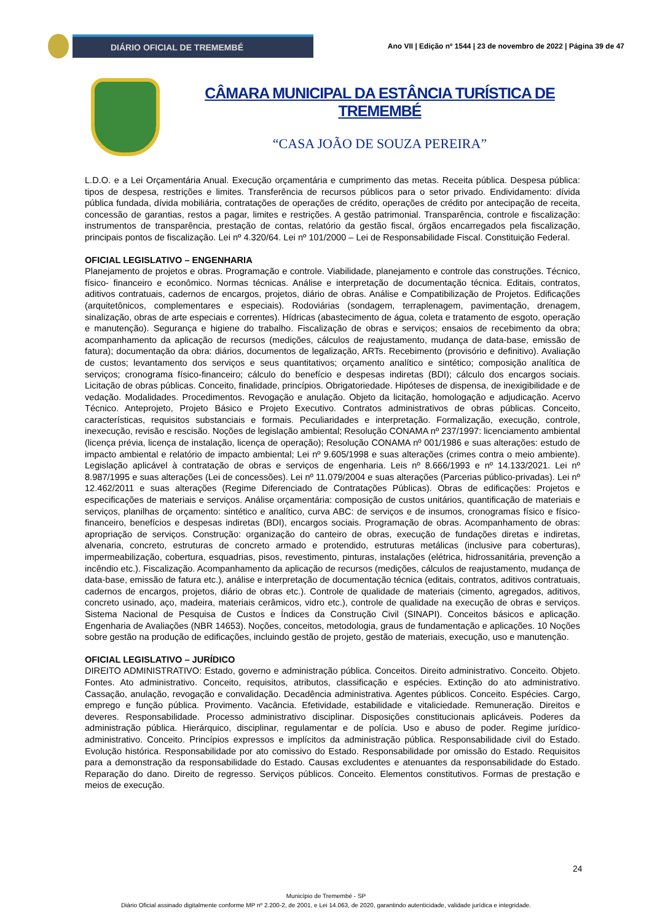DIÁRIO OFICIAL DE TREMEMBÉ
Ano VII | Edição nº 1544 | 23 de novembro de 2022 | Página 39 de 47
CÂMARA MUNICIPAL DA ESTÂNCIA TURÍSTICA DE TREMEMBÉ
“CASA JOÃO DE SOUZA PEREIRA”
L.D.O. e a Lei Orçamentária Anual. Execução orçamentária e cumprimento das metas. Receita pública. Despesa pública: tipos de despesa, restrições e limites. Transferência de recursos públicos para o setor privado. Endividamento: dívida pública fundada, dívida mobiliária, contratações de operações de crédito, operações de crédito por antecipação de receita, concessão de garantias, restos a pagar, limites e restrições. A gestão patrimonial. Transparência, controle e fiscalização: instrumentos de transparência, prestação de contas, relatório da gestão fiscal, órgãos encarregados pela fiscalização, principais pontos de fiscalização. Lei nº 4.320/64. Lei nº 101/2000 – Lei de Responsabilidade Fiscal. Constituição Federal.
OFICIAL LEGISLATIVO – ENGENHARIA
Planejamento de projetos e obras. Programação e controle. Viabilidade, planejamento e controle das construções. Técnico, físico- financeiro e econômico. Normas técnicas. Análise e interpretação de documentação técnica. Editais, contratos, aditivos contratuais, cadernos de encargos, projetos, diário de obras. Análise e Compatibilização de Projetos. Edificações (arquitetônicos, complementares e especiais). Rodoviárias (sondagem, terraplenagem, pavimentação, drenagem, sinalização, obras de arte especiais e correntes). Hídricas (abastecimento de água, coleta e tratamento de esgoto, operação e manutenção). Segurança e higiene do trabalho. Fiscalização de obras e serviços; ensaios de recebimento da obra; acompanhamento da aplicação de recursos (medições, cálculos de reajustamento, mudança de data-base, emissão de fatura); documentação da obra: diários, documentos de legalização, ARTs. Recebimento (provisório e definitivo). Avaliação de custos; levantamento dos serviços e seus quantitativos; orçamento analítico e sintético; composição analítica de serviços; cronograma físico-financeiro; cálculo do benefício e despesas indiretas (BDI); cálculo dos encargos sociais. Licitação de obras públicas. Conceito, finalidade, princípios. Obrigatoriedade. Hipóteses de dispensa, de inexigibilidade e de vedação. Modalidades. Procedimentos. Revogação e anulação. Objeto da licitação, homologação e adjudicação. Acervo Técnico. Anteprojeto, Projeto Básico e Projeto Executivo. Contratos administrativos de obras públicas. Conceito, características, requisitos substanciais e formais. Peculiaridades e interpretação. Formalização, execução, controle, inexecução, revisão e rescisão. Noções de legislação ambiental; Resolução CONAMA nº 237/1997: licenciamento ambiental (licença prévia, licença de instalação, licença de operação); Resolução CONAMA nº 001/1986 e suas alterações: estudo de impacto ambiental e relatório de impacto ambiental; Lei nº 9.605/1998 e suas alterações (crimes contra o meio ambiente). Legislação aplicável à contratação de obras e serviços de engenharia. Leis nº 8.666/1993 e nº 14.133/2021. Lei nº 8.987/1995 e suas alterações (Lei de concessões). Lei nº 11.079/2004 e suas alterações (Parcerias público-privadas). Lei nº 12.462/2011 e suas alterações (Regime Diferenciado de Contratações Públicas). Obras de edificações: Projetos e especificações de materiais e serviços. Análise orçamentária: composição de custos unitários, quantificação de materiais e serviços, planilhas de orçamento: sintético e analítico, curva ABC: de serviços e de insumos, cronogramas físico e físico-financeiro, benefícios e despesas indiretas (BDI), encargos sociais. Programação de obras. Acompanhamento de obras: apropriação de serviços. Construção: organização do canteiro de obras, execução de fundações diretas e indiretas, alvenaria, concreto, estruturas de concreto armado e protendido, estruturas metálicas (inclusive para coberturas), impermeabilização, cobertura, esquadrias, pisos, revestimento, pinturas, instalações (elétrica, hidrossanitária, prevenção a incêndio etc.). Fiscalização. Acompanhamento da aplicação de recursos (medições, cálculos de reajustamento, mudança de data-base, emissão de fatura etc.), análise e interpretação de documentação técnica (editais, contratos, aditivos contratuais, cadernos de encargos, projetos, diário de obras etc.). Controle de qualidade de materiais (cimento, agregados, aditivos, concreto usinado, aço, madeira, materiais cerâmicos, vidro etc.), controle de qualidade na execução de obras e serviços. Sistema Nacional de Pesquisa de Custos e Índices da Construção Civil (SINAPI). Conceitos básicos e aplicação. Engenharia de Avaliações (NBR 14653). Noções, conceitos, metodologia, graus de fundamentação e aplicações. 10 Noções sobre gestão na produção de edificações, incluindo gestão de projeto, gestão de materiais, execução, uso e manutenção.
OFICIAL LEGISLATIVO – JURÍDICO
DIREITO ADMINISTRATIVO: Estado, governo e administração pública. Conceitos. Direito administrativo. Conceito. Objeto. Fontes. Ato administrativo. Conceito, requisitos, atributos, classificação e espécies. Extinção do ato administrativo. Cassação, anulação, revogação e convalidação. Decadência administrativa. Agentes públicos. Conceito. Espécies. Cargo, emprego e função pública. Provimento. Vacância. Efetividade, estabilidade e vitaliciedade. Remuneração. Direitos e deveres. Responsabilidade. Processo administrativo disciplinar. Disposições constitucionais aplicáveis. Poderes da administração pública. Hierárquico, disciplinar, regulamentar e de polícia. Uso e abuso de poder. Regime jurídico-administrativo. Conceito. Princípios expressos e implícitos da administração pública. Responsabilidade civil do Estado. Evolução histórica. Responsabilidade por ato comissivo do Estado. Responsabilidade por omissão do Estado. Requisitos para a demonstração da responsabilidade do Estado. Causas excludentes e atenuantes da responsabilidade do Estado. Reparação do dano. Direito de regresso. Serviços públicos. Conceito. Elementos constitutivos. Formas de prestação e meios de execução.
24
Município de Tremembé - SP
Diário Oficial assinado digitalmente conforme MP nº 2.200-2, de 2001, e Lei 14.063, de 2020, garantindo autenticidade, validade jurídica e integridade.